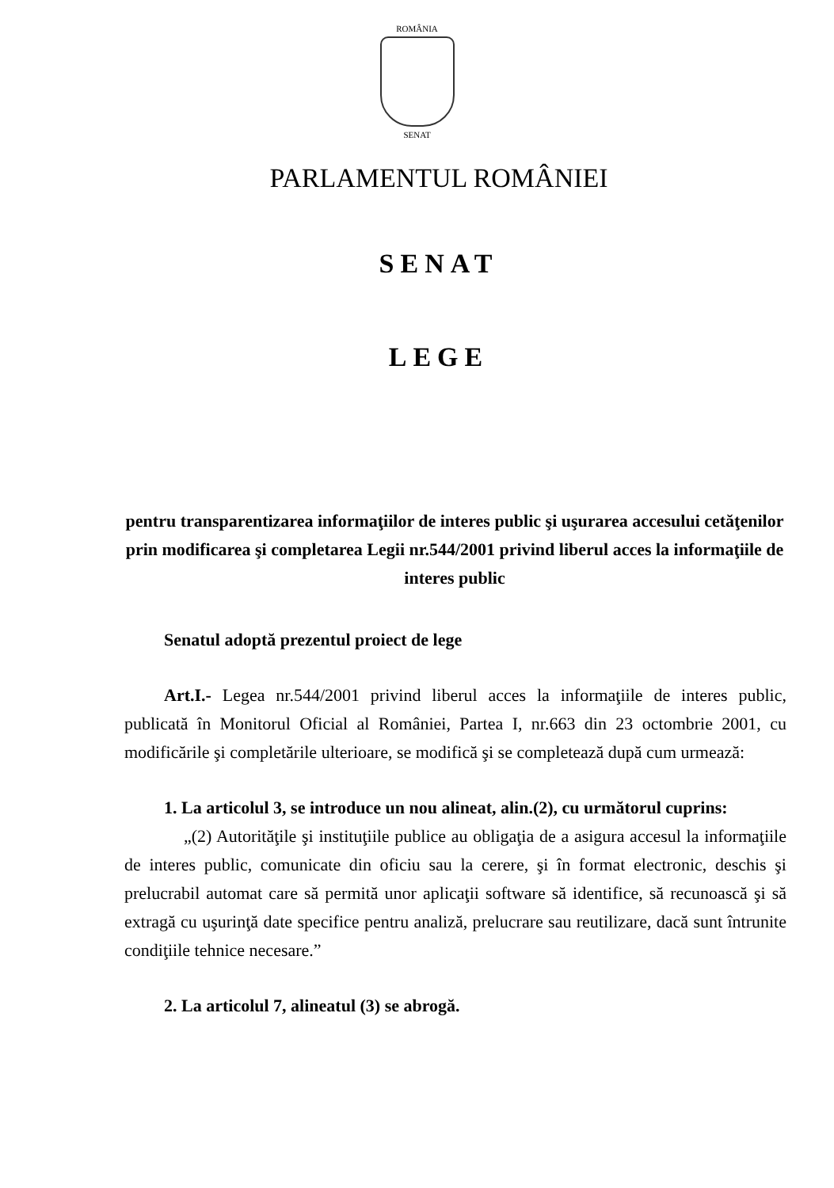ROMÂNIA
SENAT
PARLAMENTUL ROMÂNIEI
SENAT
LEGE
pentru transparentizarea informaţiilor de interes public şi uşurarea accesului cetăţenilor prin modificarea şi completarea Legii nr.544/2001 privind liberul acces la informaţiile de interes public
Senatul adoptă prezentul proiect de lege
Art.I.- Legea nr.544/2001 privind liberul acces la informaţiile de interes public, publicată în Monitorul Oficial al României, Partea I, nr.663 din 23 octombrie 2001, cu modificările şi completările ulterioare, se modifică şi se completează după cum urmează:
1. La articolul 3, se introduce un nou alineat, alin.(2), cu următorul cuprins:
„(2) Autorităţile şi instituţiile publice au obligaţia de a asigura accesul la informaţiile de interes public, comunicate din oficiu sau la cerere, şi în format electronic, deschis şi prelucrabil automat care să permită unor aplicaţii software să identifice, să recunoască şi să extragă cu uşurinţă date specifice pentru analiză, prelucrare sau reutilizare, dacă sunt întrunite condiţiile tehnice necesare.”
2. La articolul 7, alineatul (3) se abrogă.